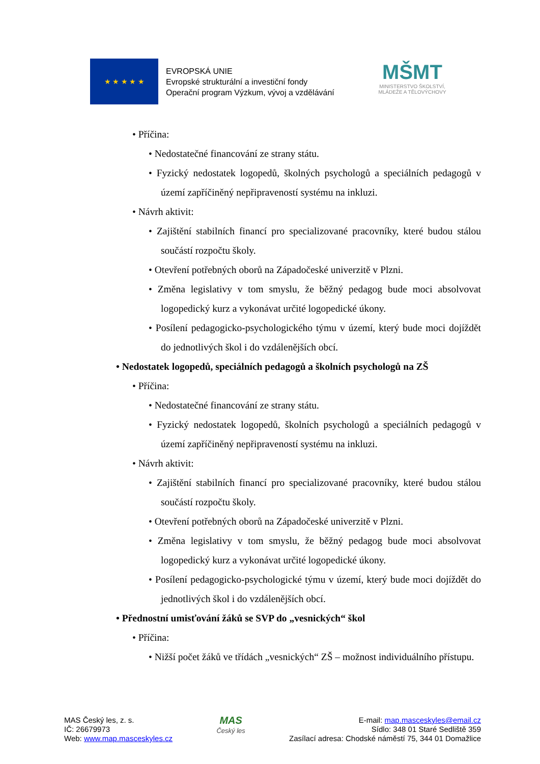★ ★ ★ ★ ★
EVROPSKÁ UNIE
Evropské strukturální a investiční fondy
Operační program Výzkum, vývoj a vzdělávání
MŠMT
MINISTERSTVO ŠKOLSTVÍ,
MLÁDEŽE A TĚLOVÝCHOVY
• Příčina:
• Nedostatečné financování ze strany státu.
• Fyzický nedostatek logopedů, školných psychologů a speciálních pedagogů v území zapříčiněný nepřipraveností systému na inkluzi.
• Návrh aktivit:
• Zajištění stabilních financí pro specializované pracovníky, které budou stálou součástí rozpočtu školy.
• Otevření potřebných oborů na Západočeské univerzitě v Plzni.
• Změna legislativy v tom smyslu, že běžný pedagog bude moci absolvovat logopedický kurz a vykonávat určité logopedické úkony.
• Posílení pedagogicko-psychologického týmu v území, který bude moci dojíždět do jednotlivých škol i do vzdálenějších obcí.
• Nedostatek logopedů, speciálních pedagogů a školních psychologů na ZŠ
• Příčina:
• Nedostatečné financování ze strany státu.
• Fyzický nedostatek logopedů, školních psychologů a speciálních pedagogů v území zapříčiněný nepřipraveností systému na inkluzi.
• Návrh aktivit:
• Zajištění stabilních financí pro specializované pracovníky, které budou stálou součástí rozpočtu školy.
• Otevření potřebných oborů na Západočeské univerzitě v Plzni.
• Změna legislativy v tom smyslu, že běžný pedagog bude moci absolvovat logopedický kurz a vykonávat určité logopedické úkony.
• Posílení pedagogicko-psychologické týmu v území, který bude moci dojíždět do jednotlivých škol i do vzdálenějších obcí.
• Přednostní umisťování žáků se SVP do „vesnických“ škol
• Příčina:
• Nižší počet žáků ve třídách „vesnických“ ZŠ – možnost individuálního přístupu.
MAS Český les, z. s.
IČ: 26679973
Web: www.map.masceskyles.cz
MAS
Český les
E-mail: map.masceskyles@email.cz
Sídlo: 348 01 Staré Sedliště 359
Zasílací adresa: Chodské náměstí 75, 344 01 Domažlice